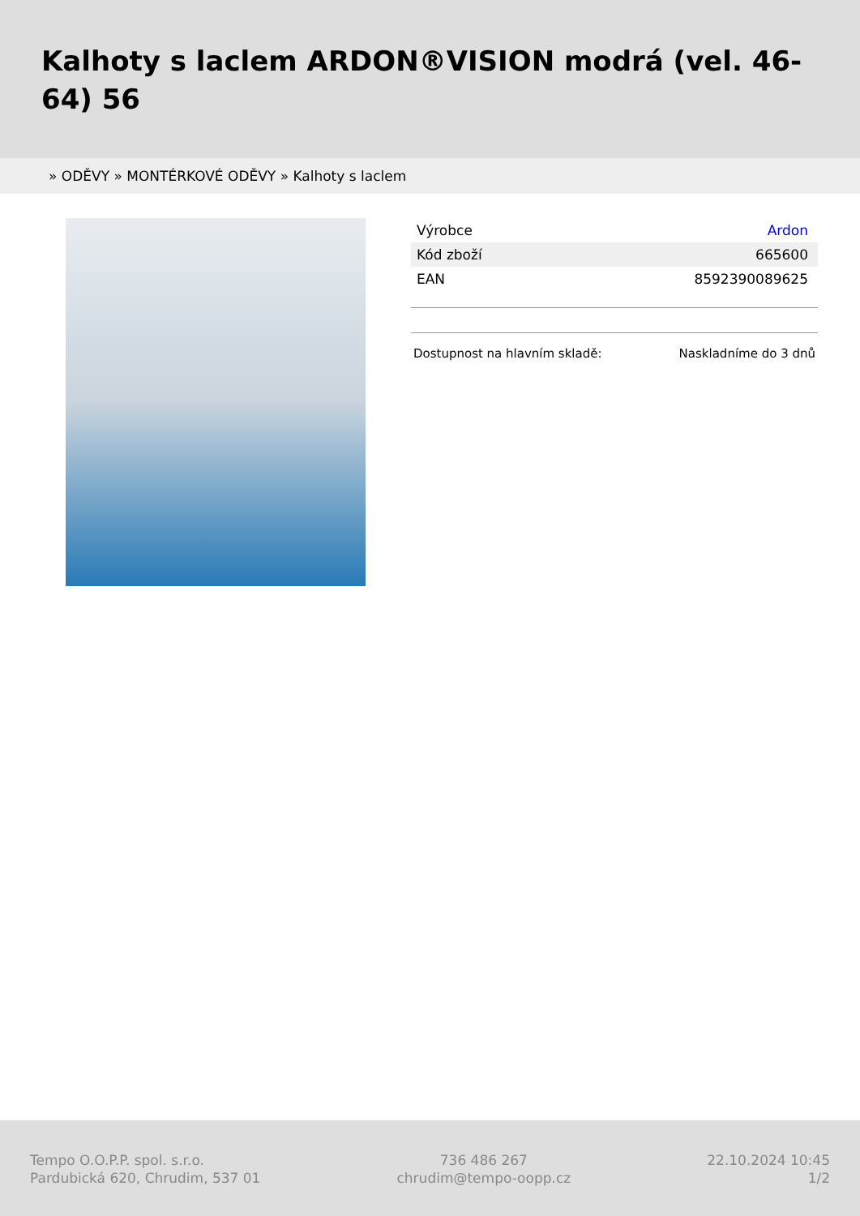Kalhoty s laclem ARDON®VISION modrá (vel. 46-64) 56
» ODĚVY » MONTÉRKOVÉ ODĚVY » Kalhoty s laclem
| Výrobce | Ardon |
| Kód zboží | 665600 |
| EAN | 8592390089625 |
Dostupnost na hlavním skladě: Naskladníme do 3 dnů
Tempo O.O.P.P. spol. s.r.o.
Pardubická 620, Chrudim, 537 01
736 486 267
chrudim@tempo-oopp.cz
22.10.2024 10:45
1/2